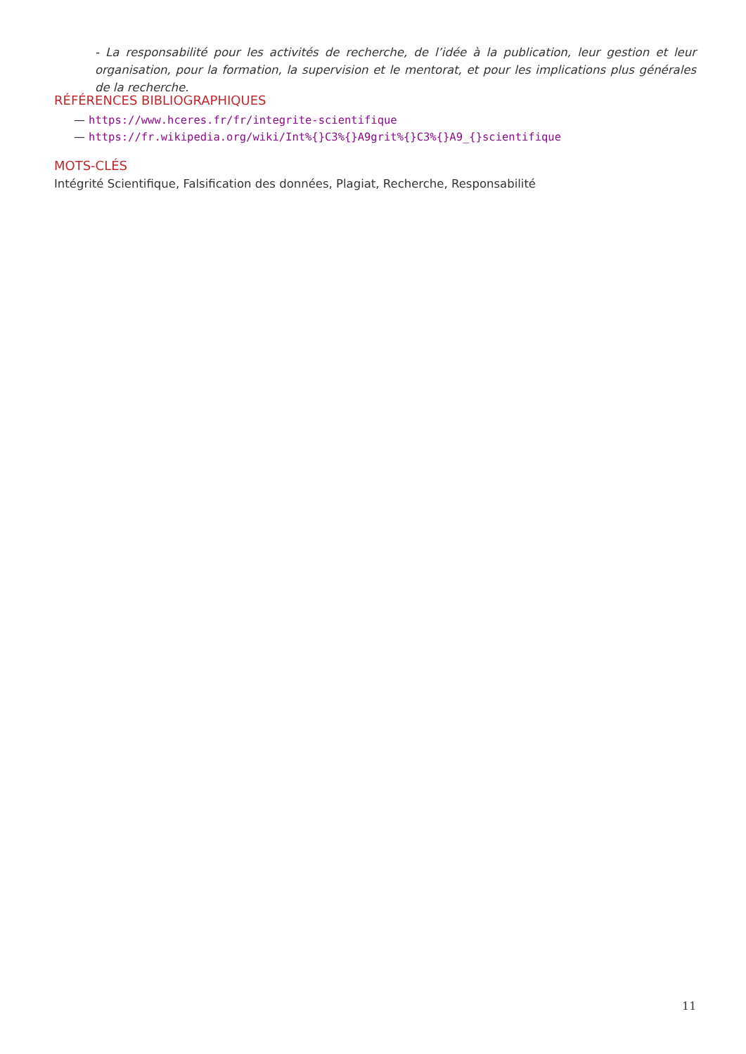- La responsabilité pour les activités de recherche, de l’idée à la publication, leur gestion et leur organisation, pour la formation, la supervision et le mentorat, et pour les implications plus générales de la recherche.
RÉFÉRENCES BIBLIOGRAPHIQUES
— https://www.hceres.fr/fr/integrite-scientifique
— https://fr.wikipedia.org/wiki/Int%{}C3%{}A9grit%{}C3%{}A9_{}scientifique
MOTS-CLÉS
Intégrité Scientifique, Falsification des données, Plagiat, Recherche, Responsabilité
11